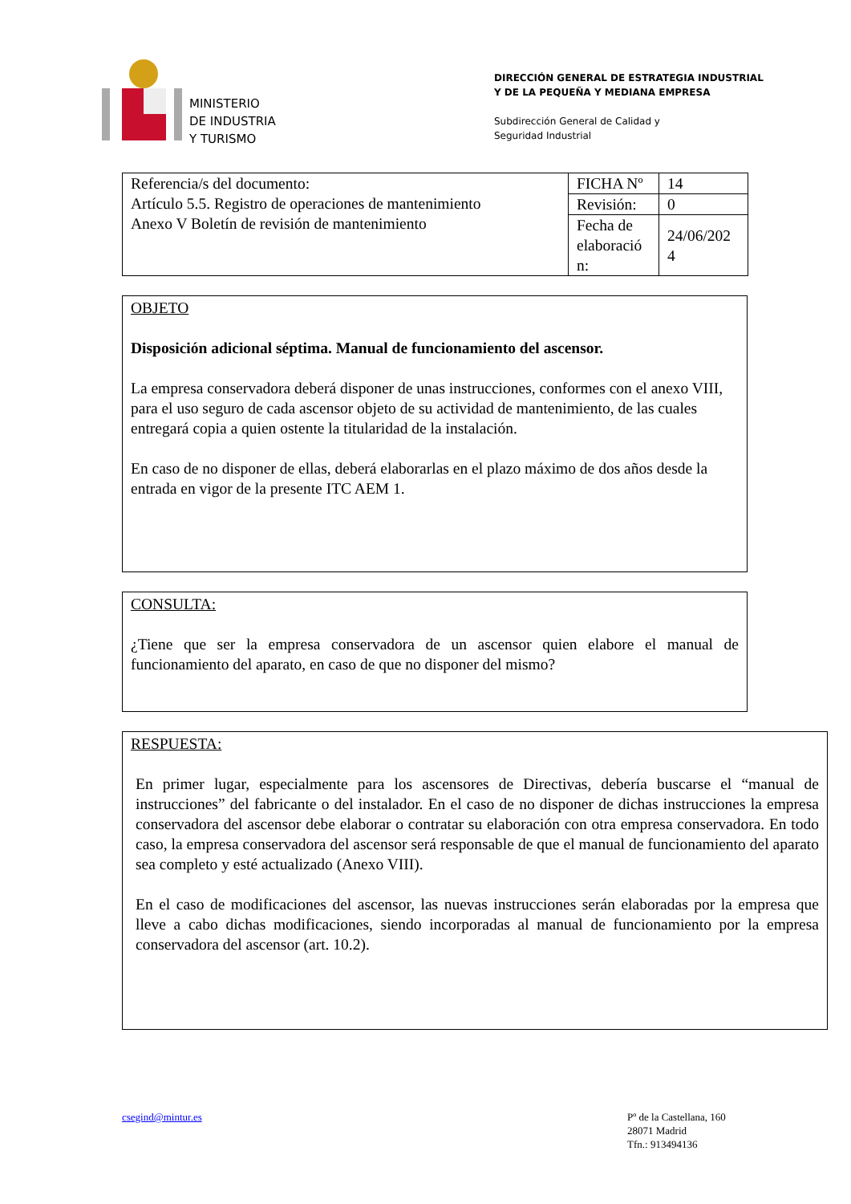MINISTERIO
DE INDUSTRIA
Y TURISMO
DIRECCIÓN GENERAL DE ESTRATEGIA INDUSTRIAL
Y DE LA PEQUEÑA Y MEDIANA EMPRESA
Subdirección General de Calidad y
Seguridad Industrial
| Referencia/s del documento: Artículo 5.5. Registro de operaciones de mantenimiento Anexo V Boletín de revisión de mantenimiento | FICHA Nº | 14 |
| | Revisión: | 0 |
| | Fecha de elaboració n: | 24/06/202 4 |
OBJETO
Disposición adicional séptima. Manual de funcionamiento del ascensor.
La empresa conservadora deberá disponer de unas instrucciones, conformes con el anexo VIII, para el uso seguro de cada ascensor objeto de su actividad de mantenimiento, de las cuales entregará copia a quien ostente la titularidad de la instalación.
En caso de no disponer de ellas, deberá elaborarlas en el plazo máximo de dos años desde la entrada en vigor de la presente ITC AEM 1.
CONSULTA:
¿Tiene que ser la empresa conservadora de un ascensor quien elabore el manual de funcionamiento del aparato, en caso de que no disponer del mismo?
RESPUESTA:
En primer lugar, especialmente para los ascensores de Directivas, debería buscarse el “manual de instrucciones” del fabricante o del instalador. En el caso de no disponer de dichas instrucciones la empresa conservadora del ascensor debe elaborar o contratar su elaboración con otra empresa conservadora. En todo caso, la empresa conservadora del ascensor será responsable de que el manual de funcionamiento del aparato sea completo y esté actualizado (Anexo VIII).
En el caso de modificaciones del ascensor, las nuevas instrucciones serán elaboradas por la empresa que lleve a cabo dichas modificaciones, siendo incorporadas al manual de funcionamiento por la empresa conservadora del ascensor (art. 10.2).
csegind@mintur.es Pº de la Castellana, 160
28071 Madrid
Tfn.: 913494136